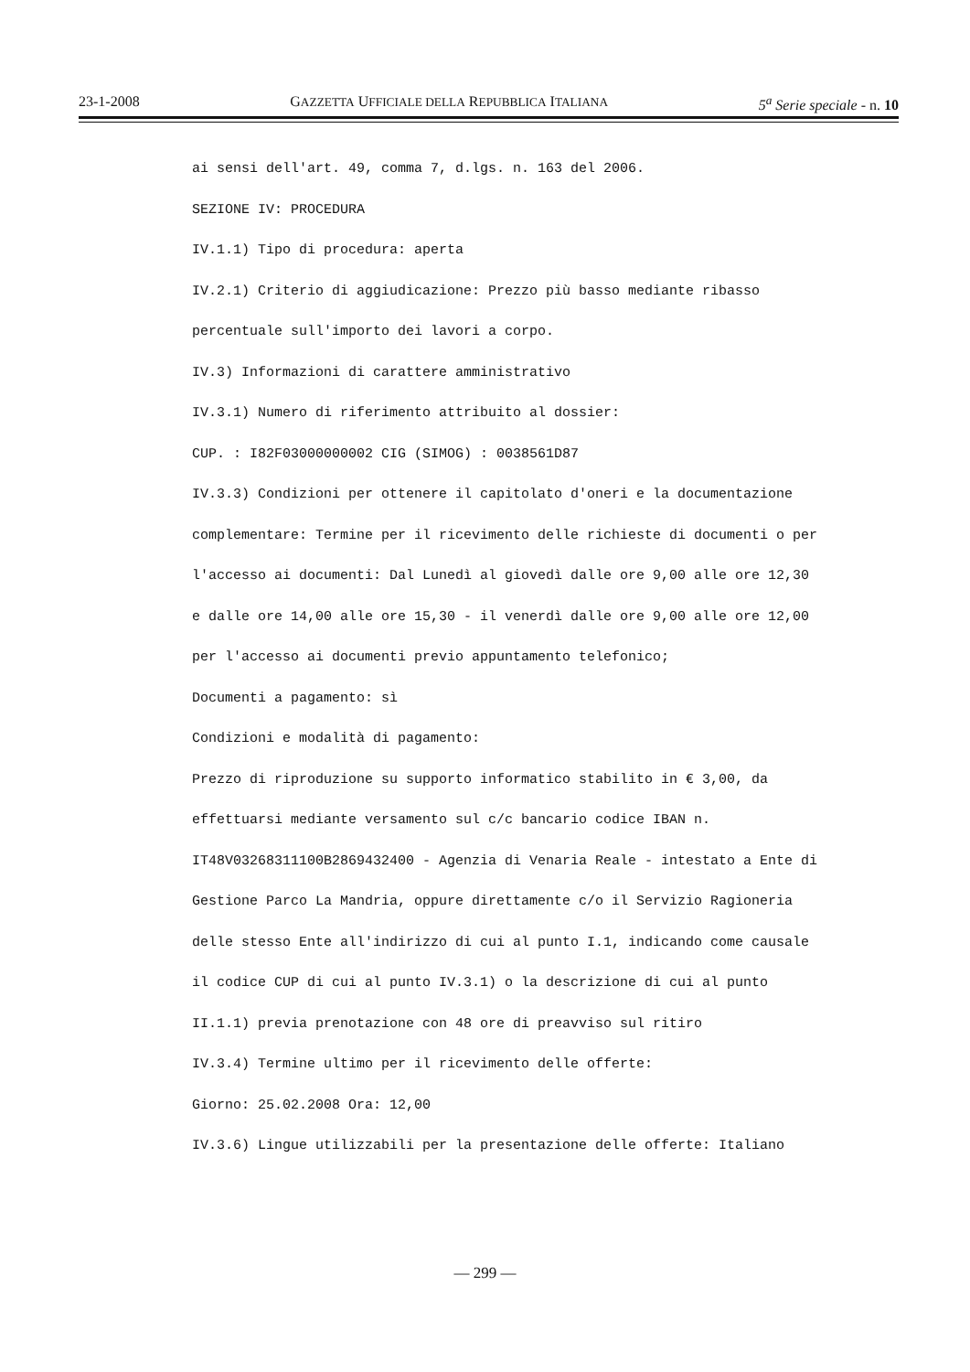23-1-2008 GAZZETTA UFFICIALE DELLA REPUBBLICA ITALIANA 5<sup>a</sup> Serie speciale - n. 10
ai sensi dell'art. 49, comma 7, d.lgs. n. 163 del 2006.
SEZIONE IV: PROCEDURA
IV.1.1) Tipo di procedura: aperta
IV.2.1) Criterio di aggiudicazione: Prezzo più basso mediante ribasso
percentuale sull'importo dei lavori a corpo.
IV.3) Informazioni di carattere amministrativo
IV.3.1) Numero di riferimento attribuito al dossier:
CUP. : I82F03000000002 CIG (SIMOG) : 0038561D87
IV.3.3) Condizioni per ottenere il capitolato d'oneri e la documentazione
complementare: Termine per il ricevimento delle richieste di documenti o per
l'accesso ai documenti: Dal Lunedì al giovedì dalle ore 9,00 alle ore 12,30
e dalle ore 14,00 alle ore 15,30 - il venerdì dalle ore 9,00 alle ore 12,00
per l'accesso ai documenti previo appuntamento telefonico;
Documenti a pagamento: sì
Condizioni e modalità di pagamento:
Prezzo di riproduzione su supporto informatico stabilito in € 3,00, da
effettuarsi mediante versamento sul c/c bancario codice IBAN n.
IT48V03268311100B2869432400 - Agenzia di Venaria Reale - intestato a Ente di
Gestione Parco La Mandria, oppure direttamente c/o il Servizio Ragioneria
delle stesso Ente all'indirizzo di cui al punto I.1, indicando come causale
il codice CUP di cui al punto IV.3.1) o la descrizione di cui al punto
II.1.1) previa prenotazione con 48 ore di preavviso sul ritiro
IV.3.4) Termine ultimo per il ricevimento delle offerte:
Giorno: 25.02.2008 Ora: 12,00
IV.3.6) Lingue utilizzabili per la presentazione delle offerte: Italiano
— 299 —